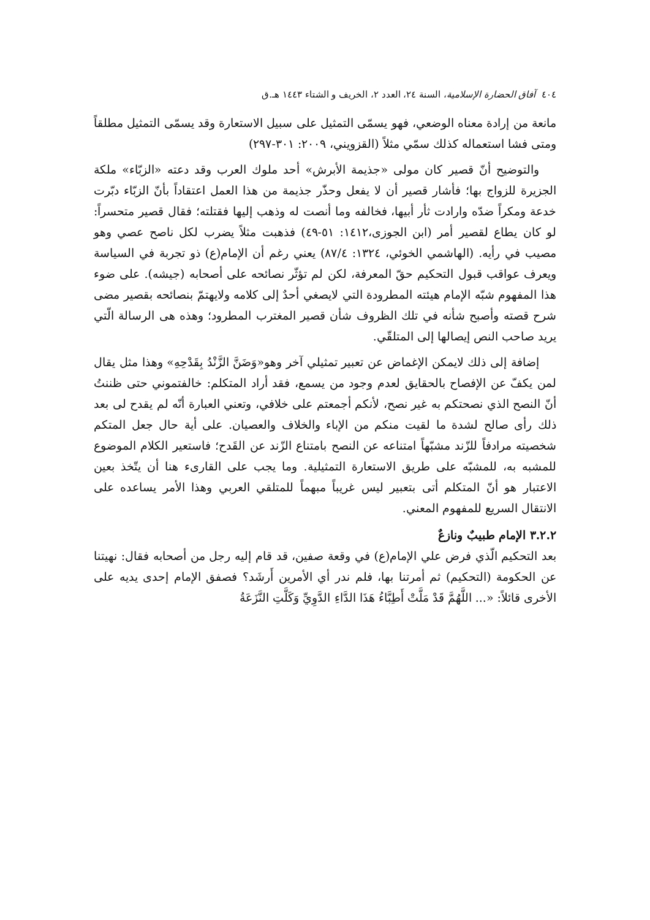٤٠٤ آفاق الحضارة الإسلامية، السنة ٢٤، العدد ٢، الخريف و الشتاء ١٤٤٣ هـ.ق
مانعة من إرادة معناه الوضعي، فهو يسمّى التمثيل على سبيل الاستعارة وقد يسمّى التمثيل مطلقاً ومتى فشا استعماله كذلك سمّي مثلاً (القزويني، ٢٠٠٩: ٣٠١-٢٩٧)
والتوضيح أنّ قصير كان مولى «جذيمة الأبرش» أحد ملوك العرب وقد دعته «الزبّاء» ملكة الجزيرة للزواج بها؛ فأشار قصير أن لا يفعل وحذّر جذيمة من هذا العمل اعتقاداً بأنّ الزبّاء دبّرت خدعة ومكراً ضدّه وارادت ثأر أبيها، فخالفه وما أنصت له وذهب إليها فقتلته؛ فقال قصير متحسراً: لو كان يطاع لقصير أمر (ابن الجوزی،١٤١٢: ٥١-٤٩) فذهبت مثلاً يضرب لكل ناصح عصي وهو مصيب في رأيه. (الهاشمي الخوئي، ١٣٢٤: ٨٧/٤) يعني رغم أن الإمام(ع) ذو تجربة في السياسة ويعرف عواقب قبول التحكيم حقّ المعرفة، لكن لم تؤثّر نصائحه على أصحابه (جيشه). على ضوء هذا المفهوم شبّه الإمام هيئته المطرودة التي لايصغي أحدٌ إلى كلامه ولايهتمّ بنصائحه بقصير مضى شرح قصته وأصبح شأنه في تلك الظروف شأن قصير المغترب المطرود؛ وهذه هی الرسالة الّتي يريد صاحب النص إيصالها إلى المتلقّي.
إضافة إلى ذلك لايمكن الإغماض عن تعبير تمثيلي آخر وهو«وَضَنَّ الزَّنْدُ بِقَدْحِهِ» وهذا مثل يقال لمن يكفّ عن الإفصاح بالحقايق لعدم وجود من يسمع، فقد أراد المتكلم: خالفتموني حتى ظننتُ أنّ النصح الذي نصحتكم به غير نصح، لأنكم أجمعتم على خلافي، وتعني العبارة أنّه لم يقدح لی بعد ذلك رأی صالح لشدة ما لقيت منكم من الإباء والخلاف والعصيان. على أية حال جعل المتكم شخصيته مرادفاً للزّند مشبّهاً امتناعه عن النصح بامتناع الزّند عن القَدح؛ فاستعير الكلام الموضوع للمشبه به، للمشبّه على طريق الاستعارة التمثيلية. وما يجب على القارىء هنا أن يتّخذ بعين الاعتبار هو أنّ المتكلم أتى بتعبير ليس غريباً مبهماً للمتلقي العربي وهذا الأمر يساعده على الانتقال السريع للمفهوم المعني.
٣.٢.٢ الإمام طبيبٌ ونازعٌ
بعد التحكيم الّذي فرض علي الإمام(ع) في وقعة صفين، قد قام إليه رجل من أصحابه فقال: نهيتنا عن الحكومة (التحكيم) ثم أمرتنا بها، فلم ندر أي الأمرين أَرشَد؟ فصفق الإمام إحدى يديه على الأخرى قائلاً: «... اللَّهُمَّ قَدْ مَلَّتْ أَطِبَّاءُ هَذَا الدَّاءِ الدَّوِيِّ وَكَلَّتِ النَّزَعَةُ